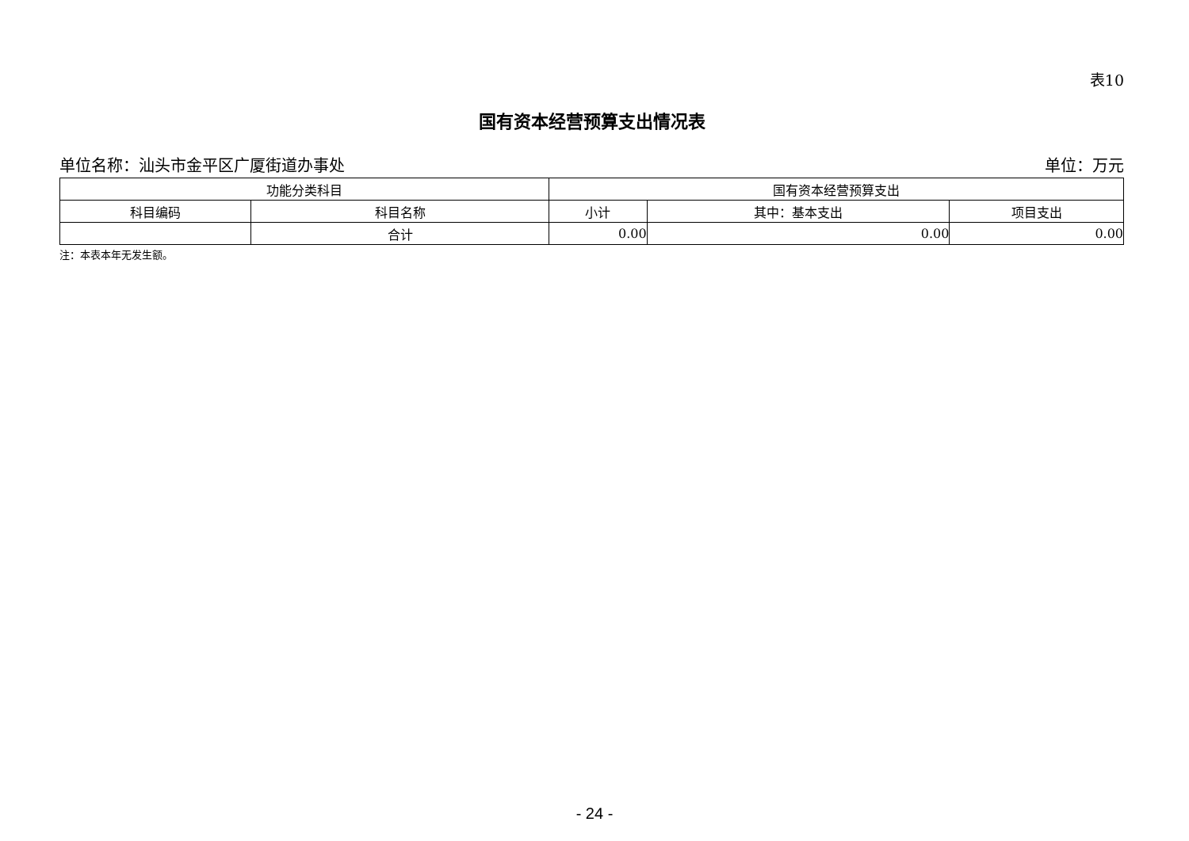表10
国有资本经营预算支出情况表
单位名称：汕头市金平区广厦街道办事处 单位：万元
| 功能分类科目 | | 国有资本经营预算支出 | | |
| --- | --- | --- | --- | --- |
| 科目编码 | 科目名称 | 小计 | 其中：基本支出 | 项目支出 |
| | 合计 | 0.00 | 0.00 | 0.00 |
注：本表本年无发生额。
- 24 -